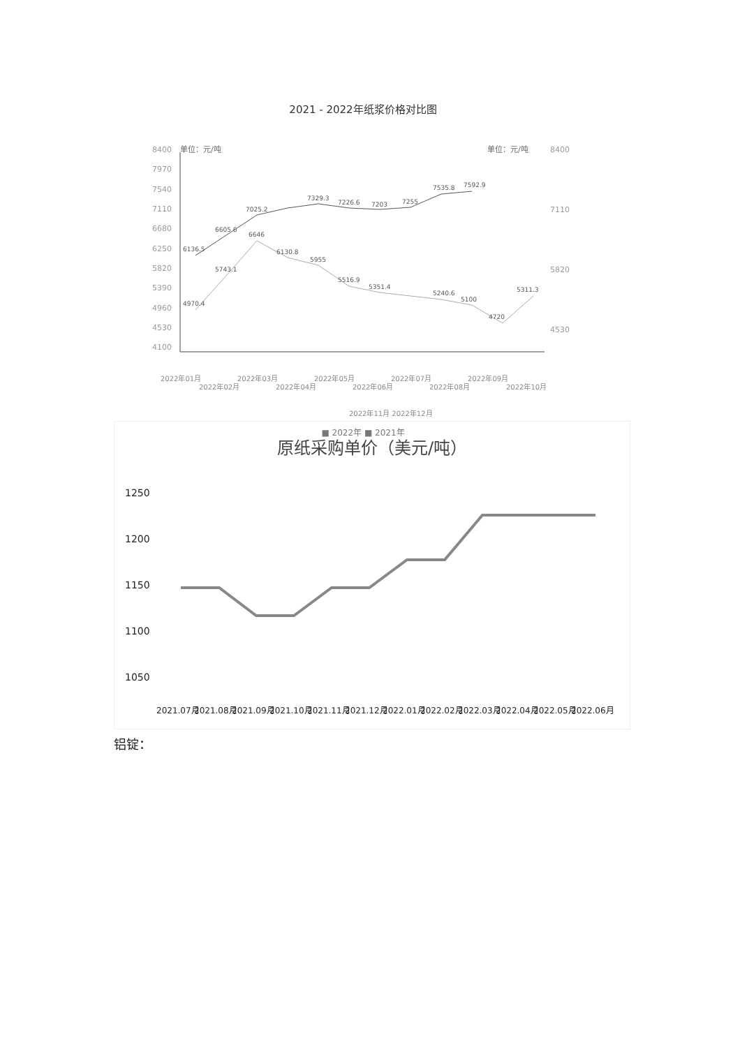2021 - 2022年纸浆价格对比图
8400
7970
7540
7110
6680
6250
5820
5390
4960
4530
4100
单位：元/吨
单位：元/吨
8400
7110
5820
4530
6136.5
6605.6
7025.2
7329.3
7226.6
7203
7255
7535.8
7592.9
4970.4
5743.1
6646
6130.8
5955
5516.9
5351.4
5240.6
5100
4720
5311.3
2022年01月
2022年03月
2022年05月
2022年07月
2022年09月
2022年02月
2022年04月
2022年06月
2022年08月
2022年10月
2022年11月 2022年12月
■ 2022年 ■ 2021年
原纸采购单价（美元/吨）
1250
1200
1150
1100
1050
2021.07月
2021.08月
2021.09月
2021.10月
2021.11月
2021.12月
2022.01月
2022.02月
2022.03月
2022.04月
2022.05月
2022.06月
铝锭：